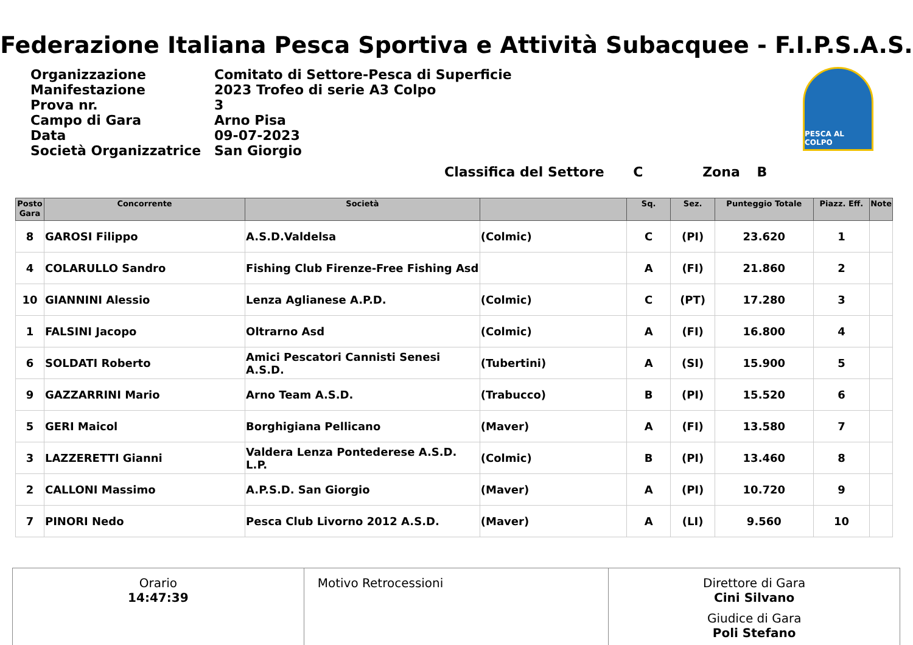Federazione Italiana Pesca Sportiva e Attività Subacquee - F.I.P.S.A.S.
| Organizzazione | Comitato di Settore-Pesca di Superficie |
| Manifestazione | 2023 Trofeo di serie A3 Colpo |
| Prova nr. | 3 |
| Campo di Gara | Arno Pisa |
| Data | 09-07-2023 |
| Società Organizzatrice | San Giorgio |
PESCA AL COLPO
Classifica del Settore C Zona B
| Posto Gara | Concorrente | Società | | Sq. | Sez. | Punteggio Totale | Piazz. Eff. | Note |
| --- | --- | --- | --- | --- | --- | --- | --- | --- |
| 8 | GAROSI Filippo | A.S.D.Valdelsa | (Colmic) | C | (PI) | 23.620 | 1 | |
| 4 | COLARULLO Sandro | Fishing Club Firenze-Free Fishing Asd | | A | (FI) | 21.860 | 2 | |
| 10 | GIANNINI Alessio | Lenza Aglianese A.P.D. | (Colmic) | C | (PT) | 17.280 | 3 | |
| 1 | FALSINI Jacopo | Oltrarno Asd | (Colmic) | A | (FI) | 16.800 | 4 | |
| 6 | SOLDATI Roberto | Amici Pescatori Cannisti Senesi A.S.D. | (Tubertini) | A | (SI) | 15.900 | 5 | |
| 9 | GAZZARRINI Mario | Arno Team A.S.D. | (Trabucco) | B | (PI) | 15.520 | 6 | |
| 5 | GERI Maicol | Borghigiana Pellicano | (Maver) | A | (FI) | 13.580 | 7 | |
| 3 | LAZZERETTI Gianni | Valdera Lenza Pontederese A.S.D. L.P. | (Colmic) | B | (PI) | 13.460 | 8 | |
| 2 | CALLONI Massimo | A.P.S.D. San Giorgio | (Maver) | A | (PI) | 10.720 | 9 | |
| 7 | PINORI Nedo | Pesca Club Livorno 2012 A.S.D. | (Maver) | A | (LI) | 9.560 | 10 | |
Orario
14:47:39
Motivo Retrocessioni Direttore di Gara
Cini Silvano
Giudice di Gara
Poli Stefano